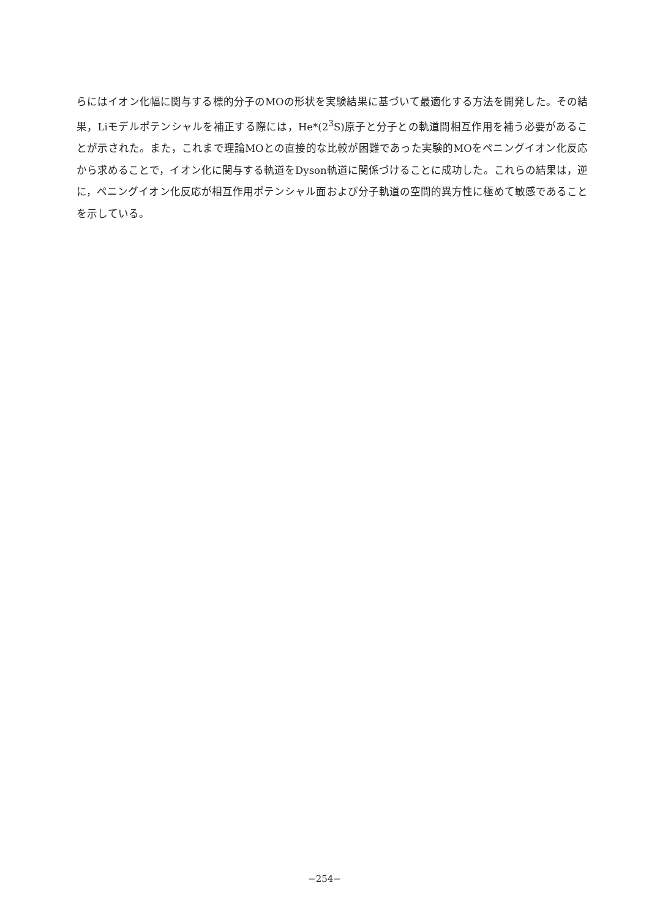らにはイオン化幅に関与する標的分子のMOの形状を実験結果に基づいて最適化する方法を開発した。その結果，Liモデルポテンシャルを補正する際には，He*(2<sup>3</sup>S)原子と分子との軌道間相互作用を補う必要があることが示された。また，これまで理論MOとの直接的な比較が困難であった実験的MOをペニングイオン化反応から求めることで，イオン化に関与する軌道をDyson軌道に関係づけることに成功した。これらの結果は，逆に，ペニングイオン化反応が相互作用ポテンシャル面および分子軌道の空間的異方性に極めて敏感であることを示している。
−254−